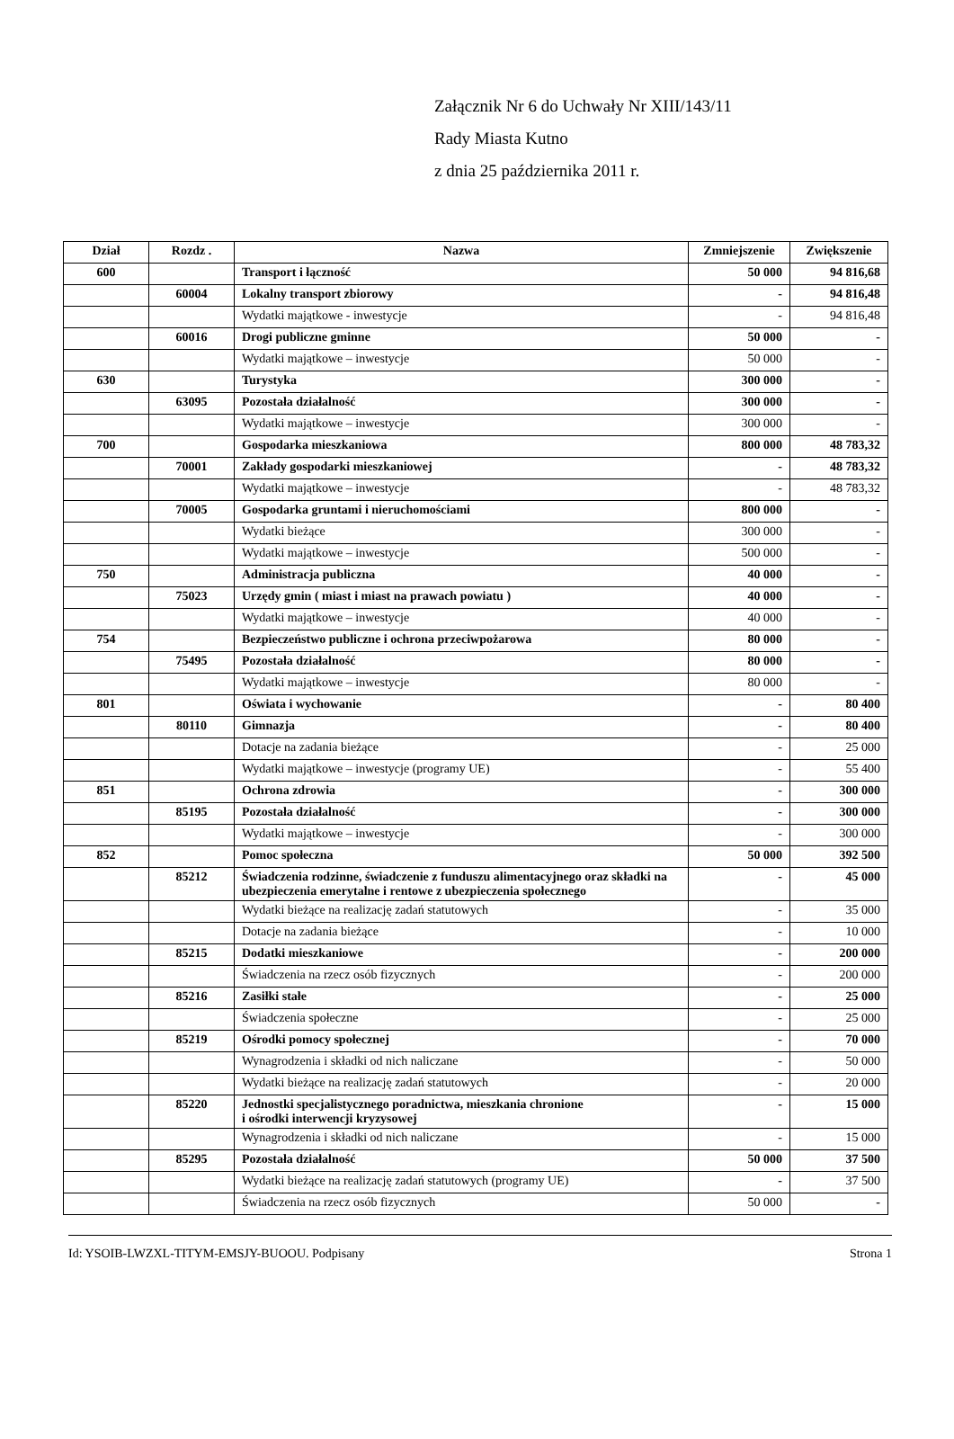Załącznik Nr 6 do Uchwały Nr XIII/143/11
Rady Miasta Kutno
z dnia 25 października 2011 r.
| Dział | Rozdz . | Nazwa | Zmniejszenie | Zwiększenie |
| --- | --- | --- | --- | --- |
| 600 | | Transport i łączność | 50 000 | 94 816,68 |
| | 60004 | Lokalny transport zbiorowy | - | 94 816,48 |
| | | Wydatki majątkowe - inwestycje | - | 94 816,48 |
| | 60016 | Drogi publiczne gminne | 50 000 | - |
| | | Wydatki majątkowe – inwestycje | 50 000 | - |
| 630 | | Turystyka | 300 000 | - |
| | 63095 | Pozostała działalność | 300 000 | - |
| | | Wydatki majątkowe – inwestycje | 300 000 | - |
| 700 | | Gospodarka mieszkaniowa | 800 000 | 48 783,32 |
| | 70001 | Zakłady gospodarki mieszkaniowej | - | 48 783,32 |
| | | Wydatki majątkowe – inwestycje | - | 48 783,32 |
| | 70005 | Gospodarka gruntami i nieruchomościami | 800 000 | - |
| | | Wydatki bieżące | 300 000 | - |
| | | Wydatki majątkowe – inwestycje | 500 000 | - |
| 750 | | Administracja publiczna | 40 000 | - |
| | 75023 | Urzędy gmin ( miast i miast na prawach powiatu ) | 40 000 | - |
| | | Wydatki majątkowe – inwestycje | 40 000 | - |
| 754 | | Bezpieczeństwo publiczne i ochrona przeciwpożarowa | 80 000 | - |
| | 75495 | Pozostała działalność | 80 000 | - |
| | | Wydatki majątkowe – inwestycje | 80 000 | - |
| 801 | | Oświata i wychowanie | - | 80 400 |
| | 80110 | Gimnazja | - | 80 400 |
| | | Dotacje na zadania bieżące | - | 25 000 |
| | | Wydatki majątkowe – inwestycje (programy UE) | - | 55 400 |
| 851 | | Ochrona zdrowia | - | 300 000 |
| | 85195 | Pozostała działalność | - | 300 000 |
| | | Wydatki majątkowe – inwestycje | - | 300 000 |
| 852 | | Pomoc społeczna | 50 000 | 392 500 |
| | 85212 | Świadczenia rodzinne, świadczenie z funduszu alimentacyjnego oraz składki na ubezpieczenia emerytalne i rentowe z ubezpieczenia społecznego | - | 45 000 |
| | | Wydatki bieżące na realizację zadań statutowych | - | 35 000 |
| | | Dotacje na zadania bieżące | - | 10 000 |
| | 85215 | Dodatki mieszkaniowe | - | 200 000 |
| | | Świadczenia na rzecz osób fizycznych | - | 200 000 |
| | 85216 | Zasiłki stałe | - | 25 000 |
| | | Świadczenia społeczne | - | 25 000 |
| | 85219 | Ośrodki pomocy społecznej | - | 70 000 |
| | | Wynagrodzenia i składki od nich naliczane | - | 50 000 |
| | | Wydatki bieżące na realizację zadań statutowych | - | 20 000 |
| | 85220 | Jednostki specjalistycznego poradnictwa, mieszkania chronione i ośrodki interwencji kryzysowej | - | 15 000 |
| | | Wynagrodzenia i składki od nich naliczane | - | 15 000 |
| | 85295 | Pozostała działalność | 50 000 | 37 500 |
| | | Wydatki bieżące na realizację zadań statutowych (programy UE) | - | 37 500 |
| | | Świadczenia na rzecz osób fizycznych | 50 000 | - |
Id: YSOIB-LWZXL-TITYM-EMSJY-BUOOU. Podpisany Strona 1